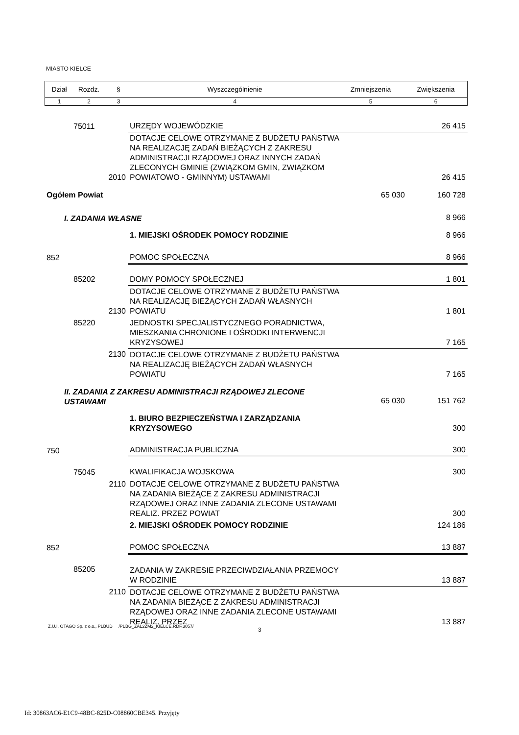MIASTO KIELCE
| Dział | Rozdz. | § | Wyszczególnienie | Zmniejszenia | Zwiększenia |
| --- | --- | --- | --- | --- | --- |
| 1 | 2 | 3 | 4 | 5 | 6 |
| | 75011 | | URZĘDY WOJEWÓDZKIE | | 26 415 |
| | | 2010 | DOTACJE CELOWE OTRZYMANE Z BUDŻETU PAŃSTWA NA REALIZACJĘ ZADAŃ BIEŻĄCYCH Z ZAKRESU ADMINISTRACJI RZĄDOWEJ ORAZ INNYCH ZADAŃ ZLECONYCH GMINIE (ZWIĄZKOM GMIN, ZWIĄZKOM POWIATOWO - GMINNYM) USTAWAMI | | 26 415 |
| Ogółem Powiat | | | | 65 030 | 160 728 |
| I. ZADANIA WŁASNE | | | | | 8 966 |
| | | | 1. MIEJSKI OŚRODEK POMOCY RODZINIE | | 8 966 |
| 852 | | | POMOC SPOŁECZNA | | 8 966 |
| | 85202 | | DOMY POMOCY SPOŁECZNEJ | | 1 801 |
| | | 2130 | DOTACJE CELOWE OTRZYMANE Z BUDŻETU PAŃSTWA NA REALIZACJĘ BIEŻĄCYCH ZADAŃ WŁASNYCH POWIATU | | 1 801 |
| | 85220 | | JEDNOSTKI SPECJALISTYCZNEGO PORADNICTWA, MIESZKANIA CHRONIONE I OŚRODKI INTERWENCJI KRYZYSOWEJ | | 7 165 |
| | | 2130 | DOTACJE CELOWE OTRZYMANE Z BUDŻETU PAŃSTWA NA REALIZACJĘ BIEŻĄCYCH ZADAŃ WŁASNYCH POWIATU | | 7 165 |
| II. ZADANIA Z ZAKRESU ADMINISTRACJI RZĄDOWEJ ZLECONE USTAWAMI | | | | 65 030 | 151 762 |
| | | | 1. BIURO BEZPIECZEŃSTWA I ZARZĄDZANIA KRYZYSOWEGO | | 300 |
| 750 | | | ADMINISTRACJA PUBLICZNA | | 300 |
| | 75045 | | KWALIFIKACJA WOJSKOWA | | 300 |
| | | 2110 | DOTACJE CELOWE OTRZYMANE Z BUDŻETU PAŃSTWA NA ZADANIA BIEŻĄCE Z ZAKRESU ADMINISTRACJI RZĄDOWEJ ORAZ INNE ZADANIA ZLECONE USTAWAMI REALIZ. PRZEZ POWIAT | | 300 |
| | | | 2. MIEJSKI OŚRODEK POMOCY RODZINIE | | 124 186 |
| 852 | | | POMOC SPOŁECZNA | | 13 887 |
| | 85205 | | ZADANIA W ZAKRESIE PRZECIWDZIAŁANIA PRZEMOCY W RODZINIE | | 13 887 |
| | | 2110 | DOTACJE CELOWE OTRZYMANE Z BUDŻETU PAŃSTWA NA ZADANIA BIEŻĄCE Z ZAKRESU ADMINISTRACJI RZĄDOWEJ ORAZ INNE ZADANIA ZLECONE USTAWAMI REALIZ. PRZEZ | | 13 887 |
Z.U.I. OTAGO Sp. z o.o., PLBUD /PLBG_ZAL2ZM2_KIELCE.RDF.3057/
3
Id: 30863AC6-E1C9-48BC-825D-C08860CBE345. Przyjęty